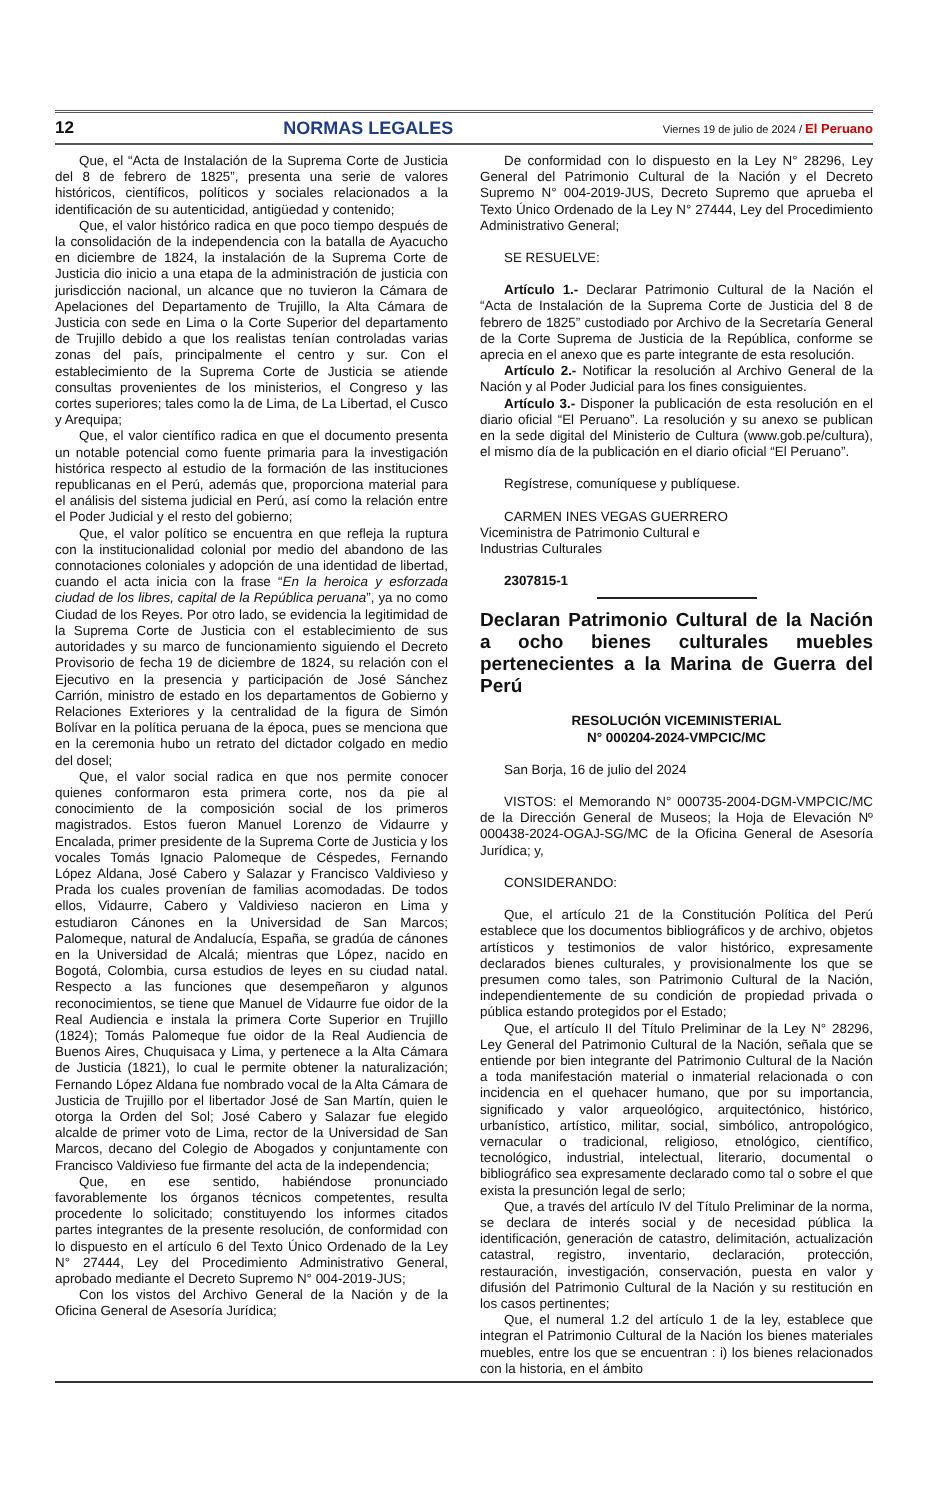12 NORMAS LEGALES Viernes 19 de julio de 2024 / El Peruano
Que, el “Acta de Instalación de la Suprema Corte de Justicia del 8 de febrero de 1825”, presenta una serie de valores históricos, científicos, políticos y sociales relacionados a la identificación de su autenticidad, antigüedad y contenido;
Que, el valor histórico radica en que poco tiempo después de la consolidación de la independencia con la batalla de Ayacucho en diciembre de 1824, la instalación de la Suprema Corte de Justicia dio inicio a una etapa de la administración de justicia con jurisdicción nacional, un alcance que no tuvieron la Cámara de Apelaciones del Departamento de Trujillo, la Alta Cámara de Justicia con sede en Lima o la Corte Superior del departamento de Trujillo debido a que los realistas tenían controladas varias zonas del país, principalmente el centro y sur. Con el establecimiento de la Suprema Corte de Justicia se atiende consultas provenientes de los ministerios, el Congreso y las cortes superiores; tales como la de Lima, de La Libertad, el Cusco y Arequipa;
Que, el valor científico radica en que el documento presenta un notable potencial como fuente primaria para la investigación histórica respecto al estudio de la formación de las instituciones republicanas en el Perú, además que, proporciona material para el análisis del sistema judicial en Perú, así como la relación entre el Poder Judicial y el resto del gobierno;
Que, el valor político se encuentra en que refleja la ruptura con la institucionalidad colonial por medio del abandono de las connotaciones coloniales y adopción de una identidad de libertad, cuando el acta inicia con la frase “En la heroica y esforzada ciudad de los libres, capital de la República peruana”, ya no como Ciudad de los Reyes. Por otro lado, se evidencia la legitimidad de la Suprema Corte de Justicia con el establecimiento de sus autoridades y su marco de funcionamiento siguiendo el Decreto Provisorio de fecha 19 de diciembre de 1824, su relación con el Ejecutivo en la presencia y participación de José Sánchez Carrión, ministro de estado en los departamentos de Gobierno y Relaciones Exteriores y la centralidad de la figura de Simón Bolívar en la política peruana de la época, pues se menciona que en la ceremonia hubo un retrato del dictador colgado en medio del dosel;
Que, el valor social radica en que nos permite conocer quienes conformaron esta primera corte, nos da pie al conocimiento de la composición social de los primeros magistrados. Estos fueron Manuel Lorenzo de Vidaurre y Encalada, primer presidente de la Suprema Corte de Justicia y los vocales Tomás Ignacio Palomeque de Céspedes, Fernando López Aldana, José Cabero y Salazar y Francisco Valdivieso y Prada los cuales provenían de familias acomodadas. De todos ellos, Vidaurre, Cabero y Valdivieso nacieron en Lima y estudiaron Cánones en la Universidad de San Marcos; Palomeque, natural de Andalucía, España, se gradúa de cánones en la Universidad de Alcalá; mientras que López, nacido en Bogotá, Colombia, cursa estudios de leyes en su ciudad natal. Respecto a las funciones que desempeñaron y algunos reconocimientos, se tiene que Manuel de Vidaurre fue oidor de la Real Audiencia e instala la primera Corte Superior en Trujillo (1824); Tomás Palomeque fue oidor de la Real Audiencia de Buenos Aires, Chuquisaca y Lima, y pertenece a la Alta Cámara de Justicia (1821), lo cual le permite obtener la naturalización; Fernando López Aldana fue nombrado vocal de la Alta Cámara de Justicia de Trujillo por el libertador José de San Martín, quien le otorga la Orden del Sol; José Cabero y Salazar fue elegido alcalde de primer voto de Lima, rector de la Universidad de San Marcos, decano del Colegio de Abogados y conjuntamente con Francisco Valdivieso fue firmante del acta de la independencia;
Que, en ese sentido, habiéndose pronunciado favorablemente los órganos técnicos competentes, resulta procedente lo solicitado; constituyendo los informes citados partes integrantes de la presente resolución, de conformidad con lo dispuesto en el artículo 6 del Texto Único Ordenado de la Ley N° 27444, Ley del Procedimiento Administrativo General, aprobado mediante el Decreto Supremo N° 004-2019-JUS;
Con los vistos del Archivo General de la Nación y de la Oficina General de Asesoría Jurídica;
De conformidad con lo dispuesto en la Ley N° 28296, Ley General del Patrimonio Cultural de la Nación y el Decreto Supremo N° 004-2019-JUS, Decreto Supremo que aprueba el Texto Único Ordenado de la Ley N° 27444, Ley del Procedimiento Administrativo General;
SE RESUELVE:
Artículo 1.- Declarar Patrimonio Cultural de la Nación el “Acta de Instalación de la Suprema Corte de Justicia del 8 de febrero de 1825” custodiado por Archivo de la Secretaría General de la Corte Suprema de Justicia de la República, conforme se aprecia en el anexo que es parte integrante de esta resolución.
Artículo 2.- Notificar la resolución al Archivo General de la Nación y al Poder Judicial para los fines consiguientes.
Artículo 3.- Disponer la publicación de esta resolución en el diario oficial “El Peruano”. La resolución y su anexo se publican en la sede digital del Ministerio de Cultura (www.gob.pe/cultura), el mismo día de la publicación en el diario oficial “El Peruano”.
Regístrese, comuníquese y publíquese.
CARMEN INES VEGAS GUERRERO
Viceministra de Patrimonio Cultural e
Industrias Culturales
2307815-1
Declaran Patrimonio Cultural de la Nación a ocho bienes culturales muebles pertenecientes a la Marina de Guerra del Perú
RESOLUCIÓN VICEMINISTERIAL
N° 000204-2024-VMPCIC/MC
San Borja, 16 de julio del 2024
VISTOS: el Memorando N° 000735-2004-DGM-VMPCIC/MC de la Dirección General de Museos; la Hoja de Elevación Nº 000438-2024-OGAJ-SG/MC de la Oficina General de Asesoría Jurídica; y,
CONSIDERANDO:
Que, el artículo 21 de la Constitución Política del Perú establece que los documentos bibliográficos y de archivo, objetos artísticos y testimonios de valor histórico, expresamente declarados bienes culturales, y provisionalmente los que se presumen como tales, son Patrimonio Cultural de la Nación, independientemente de su condición de propiedad privada o pública estando protegidos por el Estado;
Que, el artículo II del Título Preliminar de la Ley N° 28296, Ley General del Patrimonio Cultural de la Nación, señala que se entiende por bien integrante del Patrimonio Cultural de la Nación a toda manifestación material o inmaterial relacionada o con incidencia en el quehacer humano, que por su importancia, significado y valor arqueológico, arquitectónico, histórico, urbanístico, artístico, militar, social, simbólico, antropológico, vernacular o tradicional, religioso, etnológico, científico, tecnológico, industrial, intelectual, literario, documental o bibliográfico sea expresamente declarado como tal o sobre el que exista la presunción legal de serlo;
Que, a través del artículo IV del Título Preliminar de la norma, se declara de interés social y de necesidad pública la identificación, generación de catastro, delimitación, actualización catastral, registro, inventario, declaración, protección, restauración, investigación, conservación, puesta en valor y difusión del Patrimonio Cultural de la Nación y su restitución en los casos pertinentes;
Que, el numeral 1.2 del artículo 1 de la ley, establece que integran el Patrimonio Cultural de la Nación los bienes materiales muebles, entre los que se encuentran : i) los bienes relacionados con la historia, en el ámbito